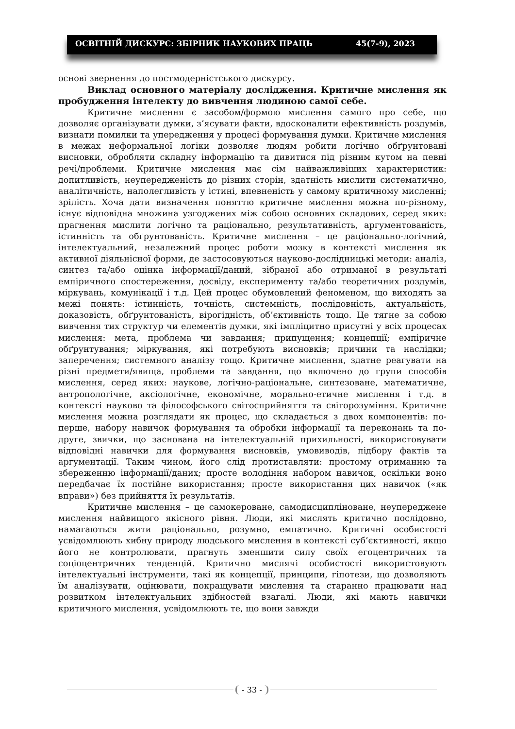ОСВІТНІЙ ДИСКУРС: ЗБІРНИК НАУКОВИХ ПРАЦЬ 45(7-9), 2023
основі звернення до постмодерністського дискурсу.
Виклад основного матеріалу дослідження. Критичне мислення як пробудження інтелекту до вивчення людиною самої себе.
Критичне мислення є засобом/формою мислення самого про себе, що дозволяє організувати думки, з’ясувати факти, вдосконалити ефективність роздумів, визнати помилки та упередження у процесі формування думки. Критичне мислення в межах неформальної логіки дозволяє людям робити логічно обґрунтовані висновки, обробляти складну інформацію та дивитися під різним кутом на певні речі/проблеми. Критичне мислення має сім найважливіших характеристик: допитливість, неупередженість до різних сторін, здатність мислити систематично, аналітичність, наполегливість у істині, впевненість у самому критичному мисленні; зрілість. Хоча дати визначення поняттю критичне мислення можна по-різному, існує відповідна множина узгоджених між собою основних складових, серед яких: прагнення мислити логічно та раціонально, результативність, аргументованість, істинність та обґрунтованість. Критичне мислення – це раціонально-логічний, інтелектуальний, незалежний процес роботи мозку в контексті мислення як активної діяльнісної форми, де застосовуються науково-дослідницькі методи: аналіз, синтез та/або оцінка інформації/даний, зібраної або отриманої в результаті емпіричного спостереження, досвіду, експерименту та/або теоретичних роздумів, міркувань, комунікації і т.д. Цей процес обумовлений феноменом, що виходять за межі понять: істинність, точність, системність, послідовність, актуальність, доказовість, обґрунтованість, вірогідність, об’єктивність тощо. Це тягне за собою вивчення тих структур чи елементів думки, які імпліцитно присутні у всіх процесах мислення: мета, проблема чи завдання; припущення; концепції; емпіричне обґрунтування; міркування, які потребують висновків; причини та наслідки; заперечення; системного аналізу тощо. Критичне мислення, здатне реагувати на різні предмети/явища, проблеми та завдання, що включено до групи способів мислення, серед яких: наукове, логічно-раціональне, синтезоване, математичне, антропологічне, аксіологічне, економічне, морально-етичне мислення і т.д. в контексті науково та філософського світосприйняття та світорозуміння. Критичне мислення можна розглядати як процес, що складається з двох компонентів: по-перше, набору навичок формування та обробки інформації та переконань та по-друге, звички, що заснована на інтелектуальній прихильності, використовувати відповідні навички для формування висновків, умовиводів, підбору фактів та аргументації. Таким чином, його слід протиставляти: простому отриманню та збереженню інформації/даних; просте володіння набором навичок, оскільки воно передбачає їх постійне використання; просте використання цих навичок («як вправи») без прийняття їх результатів.
Критичне мислення – це самокероване, самодисципліноване, неупереджене мислення найвищого якісного рівня. Люди, які мислять критично послідовно, намагаються жити раціонально, розумно, емпатично. Критичні особистості усвідомлюють хибну природу людського мислення в контексті суб’єктивності, якщо його не контролювати, прагнуть зменшити силу своїх егоцентричних та соціоцентричних тенденцій. Критично мислячі особистості використовують інтелектуальні інструменти, такі як концепції, принципи, гіпотези, що дозволяють їм аналізувати, оцінювати, покращувати мислення та старанно працювати над розвитком інтелектуальних здібностей взагалі. Люди, які мають навички критичного мислення, усвідомлюють те, що вони завжди
- 33 -